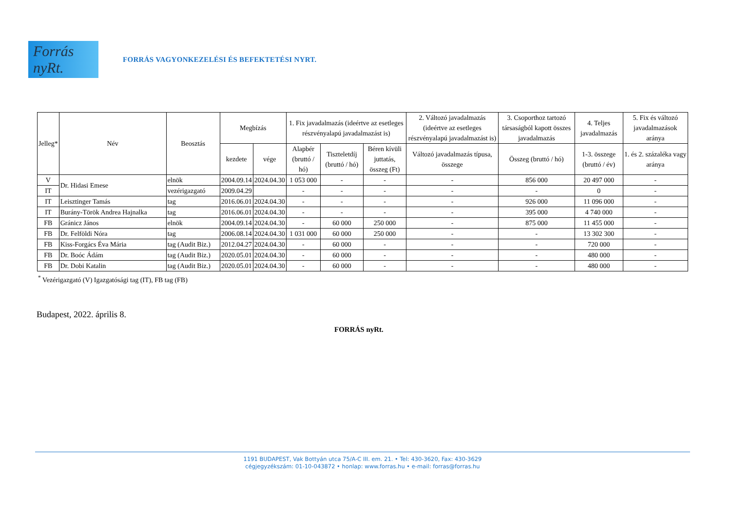Forrás nyRt.
FORRÁS VAGYONKEZELÉSI ÉS BEFEKTETÉSI NYRT.
| Jelleg* | Név | Beosztás | Megbízás | | 1. Fix javadalmazás (ideértve az esetleges részvényalapú javadalmazást is) | | | 2. Változó javadalmazás (ideértve az esetleges részvényalapú javadalmazást is) | 3. Csoporthoz tartozó társaságból kapott összes javadalmazás | 4. Teljes javadalmazás | 5. Fix és változó javadalmazások aránya |
| --- | --- | --- | --- | --- | --- | --- | --- | --- | --- | --- | --- |
| | | | kezdete | vége | Alapbér (bruttó / hó) | Tiszteletdíj (bruttó / hó) | Béren kívüli juttatás, összeg (Ft) | Változó javadalmazás típusa, összege | Összeg (bruttó / hó) | 1-3. összege (bruttó / év) | 1. és 2. százaléka vagy aránya |
| V | Dr. Hidasi Emese | elnök | 2004.09.14 | 2024.04.30 | 1 053 000 | - | - | - | 856 000 | 20 497 000 | - |
| IT | | vezérigazgató | 2009.04.29 | | - | - | - | - | - | 0 | - |
| IT | Leisztinger Tamás | tag | 2016.06.01 | 2024.04.30 | - | - | - | - | 926 000 | 11 096 000 | - |
| IT | Burány-Török Andrea Hajnalka | tag | 2016.06.01 | 2024.04.30 | - | - | - | - | 395 000 | 4 740 000 | - |
| FB | Gránicz János | elnök | 2004.09.14 | 2024.04.30 | - | 60 000 | 250 000 | - | 875 000 | 11 455 000 | - |
| FB | Dr. Felföldi Nóra | tag | 2006.08.14 | 2024.04.30 | 1 031 000 | 60 000 | 250 000 | - | - | 13 302 300 | - |
| FB | Kiss-Forgács Éva Mária | tag (Audit Biz.) | 2012.04.27 | 2024.04.30 | - | 60 000 | - | - | - | 720 000 | - |
| FB | Dr. Boóc Ádám | tag (Audit Biz.) | 2020.05.01 | 2024.04.30 | - | 60 000 | - | - | - | 480 000 | - |
| FB | Dr. Dobi Katalin | tag (Audit Biz.) | 2020.05.01 | 2024.04.30 | - | 60 000 | - | - | - | 480 000 | - |
<sup>*</sup> Vezérigazgató (V) Igazgatósági tag (IT), FB tag (FB)
Budapest, 2022. április 8.
FORRÁS nyRt.
1191 BUDAPEST, Vak Bottyán utca 75/A-C III. em. 21. • Tel: 430-3620, Fax: 430-3629
cégjegyzékszám: 01-10-043872 • honlap: www.forras.hu • e-mail: forras@forras.hu